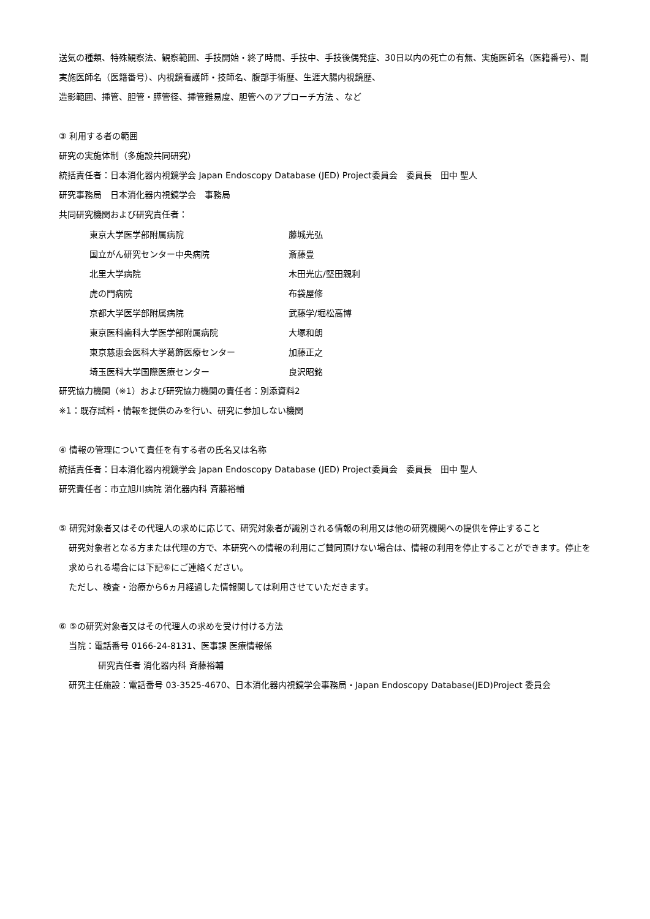送気の種類、特殊観察法、観察範囲、手技開始・終了時間、手技中、手技後偶発症、30日以内の死亡の有無、実施医師名（医籍番号）、副実施医師名（医籍番号）、内視鏡看護師・技師名、腹部手術歴、生涯大腸内視鏡歴、
造影範囲、挿管、胆管・膵管径、挿管難易度、胆管へのアプローチ方法 、など
③ 利用する者の範囲
研究の実施体制（多施設共同研究）
統括責任者：日本消化器内視鏡学会 Japan Endoscopy Database (JED) Project委員会　委員長　田中 聖人
研究事務局　日本消化器内視鏡学会　事務局
共同研究機関および研究責任者：
| 東京大学医学部附属病院 | 藤城光弘 |
| 国立がん研究センター中央病院 | 斎藤豊 |
| 北里大学病院 | 木田光広/堅田親利 |
| 虎の門病院 | 布袋屋修 |
| 京都大学医学部附属病院 | 武藤学/堀松高博 |
| 東京医科歯科大学医学部附属病院 | 大塚和朗 |
| 東京慈恵会医科大学葛飾医療センター | 加藤正之 |
| 埼玉医科大学国際医療センター | 良沢昭銘 |
研究協力機関（※1）および研究協力機関の責任者：別添資料2
※1：既存試料・情報を提供のみを行い、研究に参加しない機関
④ 情報の管理について責任を有する者の氏名又は名称
統括責任者：日本消化器内視鏡学会 Japan Endoscopy Database (JED) Project委員会　委員長　田中 聖人
研究責任者：市立旭川病院 消化器内科 斉藤裕輔
⑤ 研究対象者又はその代理人の求めに応じて、研究対象者が識別される情報の利用又は他の研究機関への提供を停止すること
研究対象者となる方または代理の方で、本研究への情報の利用にご賛同頂けない場合は、情報の利用を停止することができます。停止を求められる場合には下記⑥にご連絡ください。
ただし、検査・治療から6ヵ月経過した情報関しては利用させていただきます。
⑥ ⑤の研究対象者又はその代理人の求めを受け付ける方法
当院：電話番号 0166-24-8131、医事課 医療情報係
研究責任者 消化器内科 斉藤裕輔
研究主任施設：電話番号 03-3525-4670、日本消化器内視鏡学会事務局・Japan Endoscopy Database(JED)Project 委員会